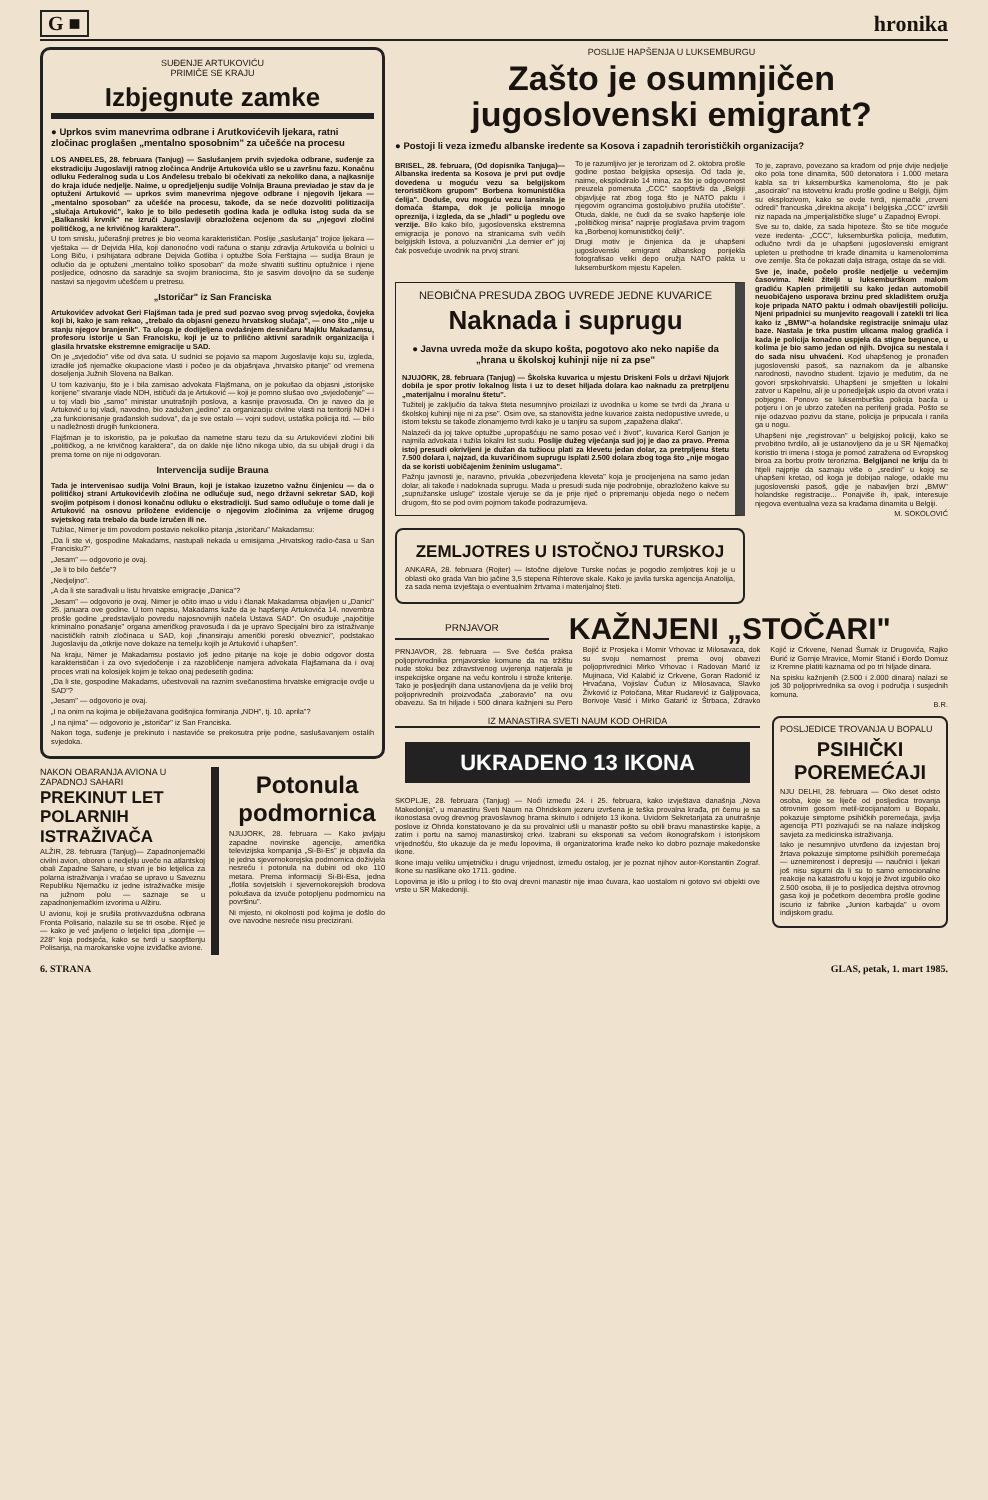G ■ hronika
SUĐENJE ARTUKOVIĆU
PRIMIČE SE KRAJU
Izbjegnute zamke
● Uprkos svim manevrima odbrane i Arutkovićevih ljekara, ratni zločinac proglašen „mentalno sposobnim" za učešće na procesu
LOS ANĐELES, 28. februara (Tanjug) — Saslušanjem prvih svjedoka odbrane, suđenje za ekstradiciju Jugoslaviji ratnog zločinca Andrije Artukovića ušlo se u završnu fazu. Konačnu odluku Federalnog suda u Los Anđelesu trebalo bi očekivati za nekoliko dana, a najkasnije do kraja iduće nedjelje. Naime, u opredjeljenju sudije Volnija Brauna previadao je stav da je optuženi Artuković — uprkos svim manevrima njegove odbrane i njegovih ljekara — „mentalno sposoban" za učešće na procesu, takođe, da se neće dozvoliti politizacija „slučaja Artuković", kako je to bilo pedesetih godina kada je odluka istog suda da se „Balkanski krvnik" ne izruči Jugoslaviji obrazložena ocjenom da su „njegovi zločini političkog, a ne krivičnog karaktera".
U tom smislu, jučerašnji pretres je bio veoma karakterističan. Poslije „saslušanja" trojice ljekara — vještaka — dr Dejvida Hila, koji danonoćno vodi računa o stanju zdravlja Artukovića u bolnici u Long Biču, i psihijatara odbrane Dejvida Gotliba i optužbe Sola Ferštajna — sudija Braun je odlučio da je optuženi „mentalno toliko sposoban" da može shvatiti suštinu optužnice i njene posljedice, odnosno da saradnje sa svojim braniocima, što je sasvim dovoljno da se suđenje nastavi sa njegovim učešćem u pretresu.
„Istoričar" iz San Franciska
Artukovićev advokat Geri Flajšman tada je pred sud pozvao svog prvog svjedoka, čovjeka koji bi, kako je sam rekao, „trebalo da objasni genezu hrvatskog slučaja", — ono što „nije u stanju njegov branjenik". Ta uloga je dodijeljena ovdašnjem desničaru Majklu Makadamsu, profesoru istorije u San Francisku, koji je uz to prilično aktivni saradnik organizacija i glasila hrvatske ekstremne emigracije u SAD.
On je „svjedočio" više od dva sata. U sudnici se pojavio sa mapom Jugoslavije koju su, izgleda, izradile još njemačke okupacione vlasti i počeo je da objašnjava „hrvatsko pitanje" od vremena doseljenja Južnih Slovena na Balkan.
U tom kazivanju, što je i bila zamisao advokata Flajšmana, on je pokušao da objasni „istorijske korijene" stvaranje vlade NDH, ističući da je Artuković — koji je pomno slušao ovo „svjedočenje" — u toj vladi bio „samo" ministar unutrašnjih poslova, a kasnije pravosuđa. On je naveo da je Artuković u toj vladi, navodno, bio zadužen „jedino" za organizaciju civilne vlasti na teritoriji NDH i „za funkcionisanje građanskih sudova", da je sve ostalo — vojni sudovi, ustaška policija itd. — bilo u nadležnosti drugih funkcionera.
Flajšman je to iskoristio, pa je pokušao da nametne staru tezu da su Artukovićevi zločini bili „političkog, a ne krivičnog karaktera", da on dakle nije lično nikoga ubio, da su ubijali drugi i da prema tome on nije ni odgovoran.
Intervencija sudije Brauna
Tada je intervenisao sudija Volni Braun, koji je istakao izuzetno važnu činjenicu — da o političkoj strani Artukovićevih zločina ne odlučuje sud, nego državni sekretar SAD, koji svojim potpisom i donosi konačnu odluku o ekstradiciji. Sud samo odlučuje o tome dali je Artuković na osnovu priložene evidencije o njegovim zločinima za vrijeme drugog svjetskog rata trebalo da bude izručen ili ne.
Tužilac, Nimer je tim povodom postavio nekoliko pitanja „istoričaru" Makadamsu:
„Da li ste vi, gospodine Makadams, nastupali nekada u emisijama „Hrvatskog radio-časa u San Francisku?"
„Jesam" — odgovorio je ovaj.
„Je li to bilo češće"?
„Nedjeljno".
„A da li ste sarađivali u listu hrvatske emigracije „Danica"?
„Jesam" — odgovorio je ovaj. Nimer je očito imao u vidu i članak Makadamsa objavljen u „Danici" 25. januara ove godine. U tom napisu, Makadams kaže da je hapšenje Artukovića 14. novembra prošle godine „predstavljalo povredu najosnovnijih načela Ustava SAD". On osuđuje „najočitije kriminalno ponašanje" organa američkog pravosuđa i da je upravo Specijalni biro za istraživanje nacističkih ratnih zločinaca u SAD, koji „finansiraju američki poreski obveznici", podstakao Jugoslaviju da „otkrije nove dokaze na temelju kojih je Artuković i uhapšen".
Na kraju, Nimer je Makadamsu postavio još jedno pitanje na koje je dobio odgovor dosta karakterističan i za ovo svjedočenje i za razobličenje namjera advokata Flajšamana da i ovaj proces vrati na kolosijek kojim je tekao onaj pedesetih godina:
„Da li ste, gospodine Makadams, učestvovali na raznim svečanostima hrvatske emigracije ovdje u SAD"?
„Jesam" — odgovorio je ovaj.
„I na onim na kojima je obilježavana godišnjica formiranja „NDH", tj. 10. aprila"?
„I na njima" — odgovorio je „istoričar" iz San Franciska.
Nakon toga, suđenje je prekinuto i nastaviće se prekosutra prije podne, saslušavanjem ostalih svjedoka.
NAKON OBARANJA AVIONA U ZAPADNOJ SAHARI
PREKINUT LET POLARNIH ISTRAŽIVAČA
ALŽIR, 28. februara (Tanjug)— Zapadnonjemački civilni avion, oboren u nedjelju uveče na atlantskoj obali Zapadne Sahare, u stvari je bio letjelica za polarna istraživanja i vraćao se upravo u Saveznu Republiku Njemačku iz jedne istraživačke misije na južnom polu — saznaje se u zapadnonjemačkim izvorima u Alžiru.
U avionu, koji je srušila protivvazdušna odbrana Fronta Polisario, nalazile su se tri osobe. Riječ je — kako je već javljeno o letjelici tipa „dornijie — 228" koja podsjeća, kako se tvrdi u saopštenju Polisarija, na marokanske vojne izviđačke avione.
Potonula podmornica
NJUJORK, 28. februara — Kako javljaju zapadne novinske agencije, američka televizijska kompanija „Si-Bi-Es" je objavila da je jedna sjevernokorejska podmornica doživjela nesreću i potonula na dubini od oko 110 metara. Prema informaciji Si-Bi-Esa, jedna „flotila sovjetskih i sjevernokorejskih brodova pokušava da izvuče potopljenu podmornicu na površinu".
Ni mjesto, ni okolnosti pod kojima je došlo do ove navodne nesreće nisu precizirani.
POSLIJE HAPŠENJA U LUKSEMBURGU
Zašto je osumnjičen jugoslovenski emigrant?
● Postoji li veza između albanske iredente sa Kosova i zapadnih terorističkih organizacija?
BRISEL, 28. februara, (Od dopisnika Tanjuga)— Albanska iredenta sa Kosova je prvi put ovdje dovedena u moguću vezu sa belgijskom terorističkom grupom" Borbena komunistička ćelija". Doduše, ovu moguću vezu lansirala je domaća štampa, dok je policija mnogo opreznija, i izgleda, da se „hladi" u pogledu ove verzije. Bilo kako bilo, jugoslovenska ekstremna emigracija je ponovo na stranicama svih većih belgijskih listova, a poluzvanični „La dernier er" joj čak posvećuje uvodnik na prvoj strani.
To je razumljivo jer je terorizam od 2. oktobra prošle godine postao belgijska opsesija. Od tada je, naime, eksplodiralo 14 mina, za što je odgovornost preuzela pomenuta „CCC" saopštivši da „Belgiji objavljuje rat zbog toga što je NATO paktu i njegovim ograncima gostoljubivo pružila utočište". Otuda, dakle, ne čudi da se svako hapšenje iole „političkog mirisa" najprije proglašava prvim tragom ka „Borbenoj komunističkoj ćeliji".
Drugi motiv je činjenica da je uhapšeni jugoslovenski emigrant albanskog porijekla fotografisao veliki depo oružja NATO pakta u luksemburškom mjestu Kapelen.
NEOBIČNA PRESUDA ZBOG UVREDE JEDNE KUVARICE
Naknada i suprugu
● Javna uvreda može da skupo košta, pogotovo ako neko napiše da „hrana u školskoj kuhinji nije ni za pse"
NJUJORK, 28. februara (Tanjug) — Školska kuvarica u mjestu Driskeni Fols u državi Njujork dobila je spor protiv lokalnog lista i uz to deset hiljada dolara kao naknadu za pretrpljenu „materijalnu i moralnu štetu".
Tužitelj je zaključio da takva šteta nesumnjivo proizilazi iz uvodnika u kome se tvrdi da „hrana u školskoj kuhinji nije ni za pse". Osim ove, sa stanovišta jedne kuvarice zaista nedopustive uvrede, u istom tekstu se takođe zlonamjerno tvrdi kako je u tanjiru sa supom „zapažena dlaka".
Nalazeći da joj takve optužbe „upropašćuju ne samo posao već i život", kuvarica Kerol Ganjon je najmila advokata i tužila lokalni list sudu. Poslije dužeg vijećanja sud joj je dao za pravo. Prema istoj presudi okrivljeni je dužan da tužiocu plati za klevetu jedan dolar, za pretrpljenu štetu 7.500 dolara i, najzad, da kuvaričinom suprugu isplati 2.500 dolara zbog toga što „nije mogao da se koristi uobičajenim ženinim uslugama".
Pažnju javnosti je, naravno, privukla „obezvrijeđena kleveta" koja je procijenjena na samo jedan dolar, ali takođe i nadoknada suprugu. Mada u presudi suda nije podrobnije, obrazloženo kakve su „supružanske usluge" izostale vjeruje se da je prije riječ o pripremanju objeda nego o nečem drugom, što se pod ovim pojmom takođe podrazumijeva.
ZEMLJOTRES U ISTOČNOJ TURSKOJ
ANKARA, 28. februara (Rojter) — Istočne dijelove Turske noćas je pogodio zemljotres koji je u oblasti oko grada Van bio jačine 3,5 stepena Rihterove skale. Kako je javila turska agencija Anatolija, za sada nema izvještaja o eventualnim žrtvama i materijalnoj šteti.
To je, zapravo, povezano sa krađom od prije dvije nedjelje oko pola tone dinamita, 500 detonatora i 1.000 metara kabla sa tri luksemburška kamenoloma, što je pak „asocirało" na istovetnu krađu prošle godine u Belgiji, čijim su eksplozivom, kako se ovde tvrdi, njemački „crveni odredi" francuska „direktna akcija" i belgijska „CCC" izvršili niz napada na „imperijalističke sluge" u Zapadnoj Evropi.
Sve su to, dakle, za sada hipoteze. Što se tiče moguće veze iredenta- „CCC", luksemburška policija, međutim, odlučno tvrdi da je uhapšeni jugoslovenski emigrant upleten u prethodne tri krađe dinamita u kamenolomima ove zemlje. Šta će pokazati dalja istraga, ostaje da se vidi.
Sve je, inače, počelo prošle nedjelje u večernjim časovima. Neki žitelji u luksemburškom malom gradiću Kaplen primijetili su kako jedan automobil neuobičajeno usporava brzinu pred skladištem oružja koje pripada NATO paktu i odmah obavijestili policiju. Njeni pripadnici su munjevito reagovali i zatekli tri lica kako iz „BMW"-a holandske registracije snimaju ulaz baze. Nastala je trka pustim ulicama malog gradića i kada je policija konačno uspjela da stigne begunce, u kolima je bio samo jedan od njih. Dvojica su nestala i do sada nisu uhvaćeni. Kod uhapšenog je pronađen jugoslovenski pasoš, sa naznakom da je albanske narodnosti, navodno student. Izjavio je međutim, da ne govori srpskohrvatski. Uhapšeni je smješten u lokalni zatvor u Kapelnu, ali je u ponedjeljak uspio da otvori vrata i pobjegne. Ponovo se luksemburška policija bacila u potjeru i on je ubrzo zatečen na periferiji grada. Pošto se nije odazvao pozivu da stane, policija je pripucala i ranila ga u nogu.
Uhapšeni nije „registrovan" u belgijskoj policiji, kako se prvobitno tvrdilo, ali je ustanovljeno da je u SR Njemačkoj koristio tri imena i stoga je pomoć zatražena od Evropskog biroa za borbu protiv terorizma. Belgijanci ne kriju da bi htjeli najprije da saznaju više o „sredini" u kojoj se uhapšeni kretao, od koga je dobijao naloge, odakle mu jugoslovenski pasoš, gdje je nabavljen brzi „BMW" holandske registracije... Ponajviše ih, ipak, interesuje njegova eventualna veza sa krađama dinamita u Belgiji.
M. SOKOLOVIĆ
PRNJAVOR KAŽNJENI „STOČARI"
PRNJAVOR, 28. februara — Sve češća praksa poljoprivrednika prnjavorske komune da na tržištu nude stoku bez zdravstvenog uvjerenja natjerala je inspekcijske organe na veću kontrolu i strože kriterije. Tako je posljednjih dana ustanovljena da je veliki broj poljoprivrednih proizvođača „zaboravio" na ovu obavezu. Sa tri hiljade i 500 dinara kažnjeni su Pero Bojić iz Prosjeka i Momir Vrhovac iz Milosavaca, dok su svoju nemarnost prema ovoj obavezi poljoprivrednici Mirko Vrhovac i Radovan Marić iz Mujinaca, Vid Kalabić iz Crkvene, Goran Radonić iz Hrvaćana, Vojislav Čučun iz Milosavaca, Slavko Živković iz Potočana, Mitar Rudarević iz Galjipovaca, Borivoje Vasić i Mirko Gatarić iz Štrbaca, Zdravko Kojić iz Crkvene, Nenad Šumak iz Drugovića, Rajko Đurić iz Gornje Mravice, Momir Stanić i Đorđo Domuz iz Kremne platiti kaznama od po tri hiljade dinara.
Na spisku kažnjenih (2.500 i 2.000 dinara) nalazi se još 30 poljoprivrednika sa ovog i područja i susjednih komuna.
B.R.
IZ MANASTIRA SVETI NAUM KOD OHRIDA
UKRADENO 13 IKONA
SKOPLJE, 28. februara (Tanjug) — Noći između 24. i 25. februara, kako izvještava današnja „Nova Makedonija", u manastiru Sveti Naum na Ohridskom jezeru izvršena je teška provalna krađa, pri čemu je sa ikonostasa ovog drevnog pravoslavnog hrama skinuto i odnijeto 13 ikona. Uvidom Sekretarijata za unutrašnje poslove iz Ohrida konstatovano je da su provalnici ušli u manastir pošto su obili bravu manastirske kapije, a zatim i portu na samoj manastirskoj crkvi. Izabrani su eksponati sa većom ikonografskom i istorijskom vrijednošću, što ukazuje da je među lopovima, ili organizatorima krađe neko ko dobro poznaje makedonske ikone.
Ikone imaju veliku umjetničku i drugu vrijednost, između ostalog, jer je poznat njihov autor-Konstantin Zograf. Ikone su naslikane oko 1711. godine.
Lopovima je išlo u prilog i to što ovaj drevni manastir nije imao čuvara, kao uostalom ni gotovo svi objekti ove vrste u SR Makedoniji.
POSLJEDICE TROVANJA U BOPALU
PSIHIČKI POREMEĆAJI
NJU DELHI, 28. februara — Oko deset odsto osoba, koje se liječe od posljedica trovanja otrovnim gosom metil-izocijanatom u Bopalu, pokazuje simptome psihičkih poremećaja, javlja agencija PTI pozivajući se na nalaze indijskog savjeta za medicinska istraživanja.
Iako je nesumnjivo utvrđeno da izvjestan broj žrtava pokazuje simptome psihičkih poremećaja — uznemirenost i depresiju — naučnici i ljekari još nisu sigurni da li su to samo emocionalne reakcije na katastrofu u kojoj je život izgubilo oko 2.500 osoba, ili je to posljedica dejstva otrovnog gasa koji je početkom decembra prošle godine iscurio iz fabrike „Junion karbajda" u ovom indijskom gradu.
6. STRANA GLAS, petak, 1. mart 1985.